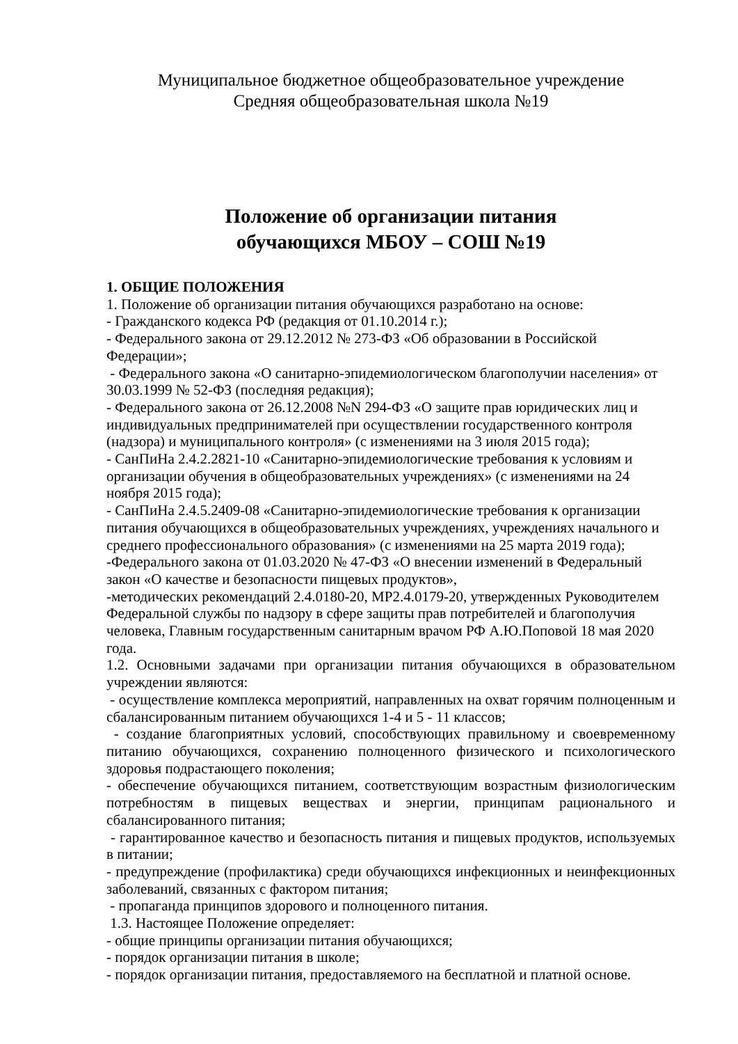Муниципальное бюджетное общеобразовательное учреждение
Средняя общеобразовательная школа №19
Положение об организации питания
обучающихся МБОУ – СОШ №19
1. ОБЩИЕ ПОЛОЖЕНИЯ
1. Положение об организации питания обучающихся разработано на основе:
- Гражданского кодекса РФ (редакция от 01.10.2014 г.);
- Федерального закона от 29.12.2012 № 273-ФЗ «Об образовании в Российской Федерации»;
- Федерального закона «О санитарно-эпидемиологическом благополучии населения» от 30.03.1999 № 52-ФЗ (последняя редакция);
- Федерального закона от 26.12.2008 №N 294-ФЗ «О защите прав юридических лиц и индивидуальных предпринимателей при осуществлении государственного контроля (надзора) и муниципального контроля» (с изменениями на 3 июля 2015 года);
- СанПиНа 2.4.2.2821-10 «Санитарно-эпидемиологические требования к условиям и организации обучения в общеобразовательных учреждениях» (с изменениями на 24 ноября 2015 года);
- СанПиНа 2.4.5.2409-08 «Санитарно-эпидемиологические требования к организации питания обучающихся в общеобразовательных учреждениях, учреждениях начального и среднего профессионального образования» (с изменениями на 25 марта 2019 года);
-Федерального закона от 01.03.2020 № 47-ФЗ «О внесении изменений в Федеральный закон «О качестве и безопасности пищевых продуктов»,
-методических рекомендаций 2.4.0180-20, МР2.4.0179-20, утвержденных Руководителем Федеральной службы по надзору в сфере защиты прав потребителей и благополучия человека, Главным государственным санитарным врачом РФ А.Ю.Поповой 18 мая 2020 года.
1.2. Основными задачами при организации питания обучающихся в образовательном учреждении являются:
- осуществление комплекса мероприятий, направленных на охват горячим полноценным и сбалансированным питанием обучающихся 1-4 и 5 - 11 классов;
- создание благоприятных условий, способствующих правильному и своевременному питанию обучающихся, сохранению полноценного физического и психологического здоровья подрастающего поколения;
- обеспечение обучающихся питанием, соответствующим возрастным физиологическим потребностям в пищевых веществах и энергии, принципам рационального и сбалансированного питания;
- гарантированное качество и безопасность питания и пищевых продуктов, используемых в питании;
- предупреждение (профилактика) среди обучающихся инфекционных и неинфекционных заболеваний, связанных с фактором питания;
- пропаганда принципов здорового и полноценного питания.
1.3. Настоящее Положение определяет:
- общие принципы организации питания обучающихся;
- порядок организации питания в школе;
- порядок организации питания, предоставляемого на бесплатной и платной основе.